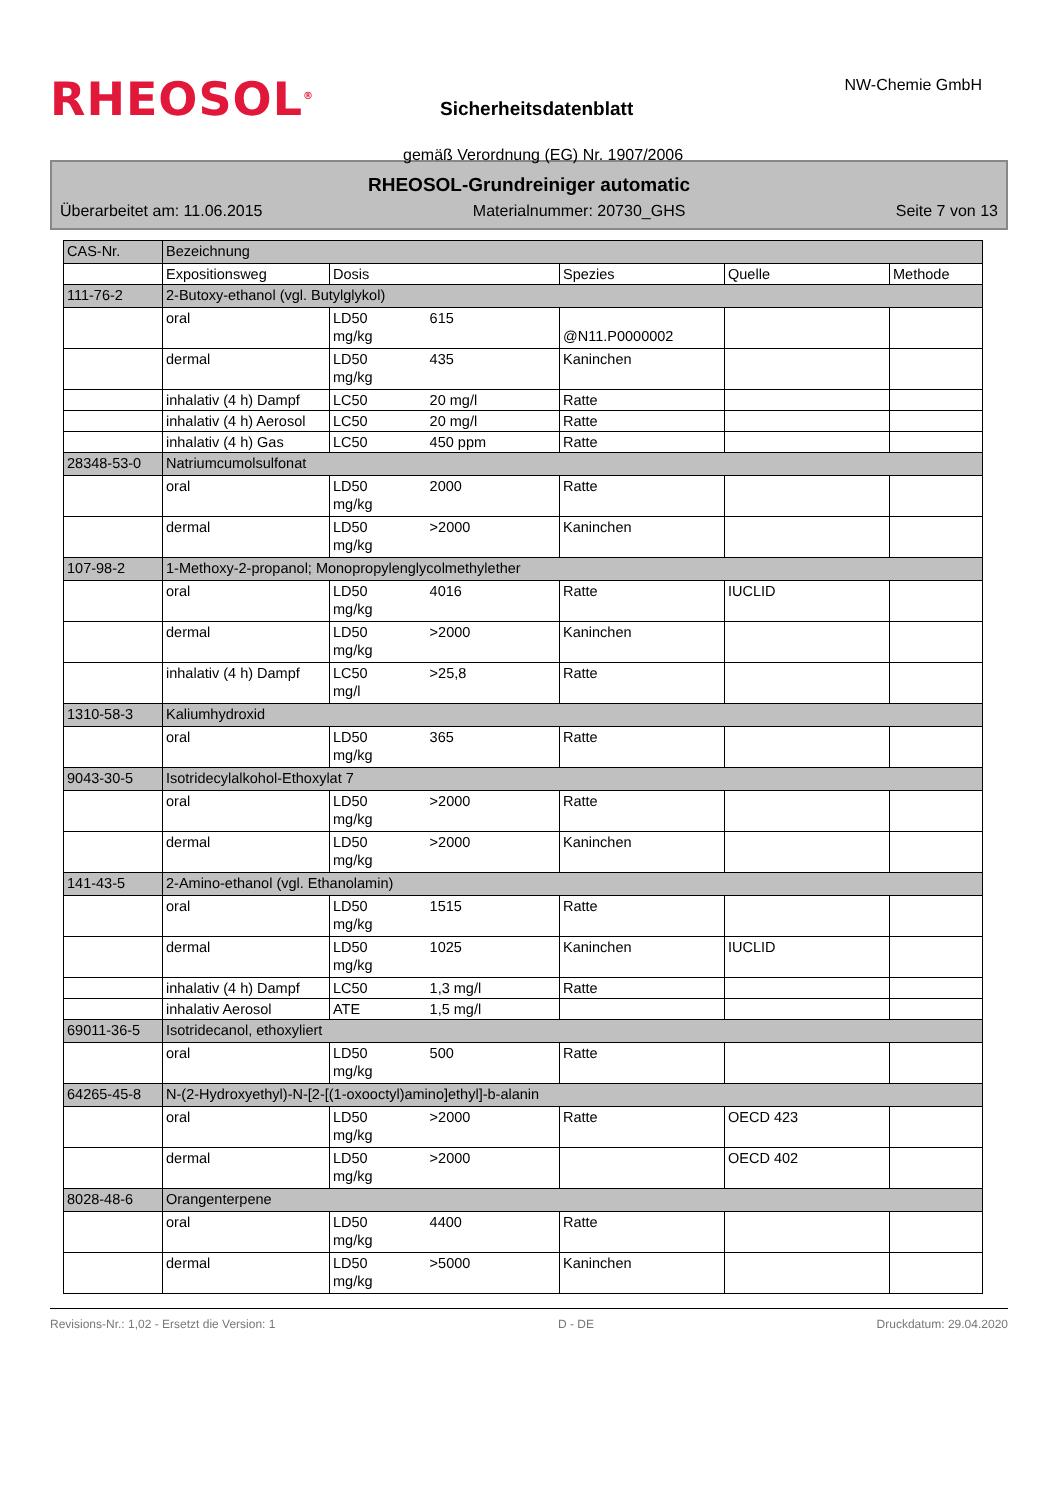RHEOSOL<sup>®</sup> NW-Chemie GmbH
Sicherheitsdatenblatt
gemäß Verordnung (EG) Nr. 1907/2006
RHEOSOL-Grundreiniger automatic
Überarbeitet am: 11.06.2015 Materialnummer: 20730_GHS Seite 7 von 13
| CAS-Nr. | Bezeichnung | | | | | |
| | Expositionsweg | Dosis | | Spezies | Quelle | Methode |
| 111-76-2 | 2-Butoxy-ethanol (vgl. Butylglykol) | | | | | |
| | oral | LD50 mg/kg | 615 | @N11.P0000002 | | |
| | dermal | LD50 mg/kg | 435 | Kaninchen | | |
| | inhalativ (4 h) Dampf | LC50 | 20 mg/l | Ratte | | |
| | inhalativ (4 h) Aerosol | LC50 | 20 mg/l | Ratte | | |
| | inhalativ (4 h) Gas | LC50 | 450 ppm | Ratte | | |
| 28348-53-0 | Natriumcumolsulfonat | | | | | |
| | oral | LD50 mg/kg | 2000 | Ratte | | |
| | dermal | LD50 mg/kg | >2000 | Kaninchen | | |
| 107-98-2 | 1-Methoxy-2-propanol; Monopropylenglycolmethylether | | | | | |
| | oral | LD50 mg/kg | 4016 | Ratte | IUCLID | |
| | dermal | LD50 mg/kg | >2000 | Kaninchen | | |
| | inhalativ (4 h) Dampf | LC50 mg/l | >25,8 | Ratte | | |
| 1310-58-3 | Kaliumhydroxid | | | | | |
| | oral | LD50 mg/kg | 365 | Ratte | | |
| 9043-30-5 | Isotridecylalkohol-Ethoxylat 7 | | | | | |
| | oral | LD50 mg/kg | >2000 | Ratte | | |
| | dermal | LD50 mg/kg | >2000 | Kaninchen | | |
| 141-43-5 | 2-Amino-ethanol (vgl. Ethanolamin) | | | | | |
| | oral | LD50 mg/kg | 1515 | Ratte | | |
| | dermal | LD50 mg/kg | 1025 | Kaninchen | IUCLID | |
| | inhalativ (4 h) Dampf | LC50 | 1,3 mg/l | Ratte | | |
| | inhalativ Aerosol | ATE | 1,5 mg/l | | | |
| 69011-36-5 | Isotridecanol, ethoxyliert | | | | | |
| | oral | LD50 mg/kg | 500 | Ratte | | |
| 64265-45-8 | N-(2-Hydroxyethyl)-N-[2-[(1-oxooctyl)amino]ethyl]-b-alanin | | | | | |
| | oral | LD50 mg/kg | >2000 | Ratte | OECD 423 | |
| | dermal | LD50 mg/kg | >2000 | | OECD 402 | |
| 8028-48-6 | Orangenterpene | | | | | |
| | oral | LD50 mg/kg | 4400 | Ratte | | |
| | dermal | LD50 mg/kg | >5000 | Kaninchen | | |
Revisions-Nr.: 1,02 - Ersetzt die Version: 1 D - DE Druckdatum: 29.04.2020